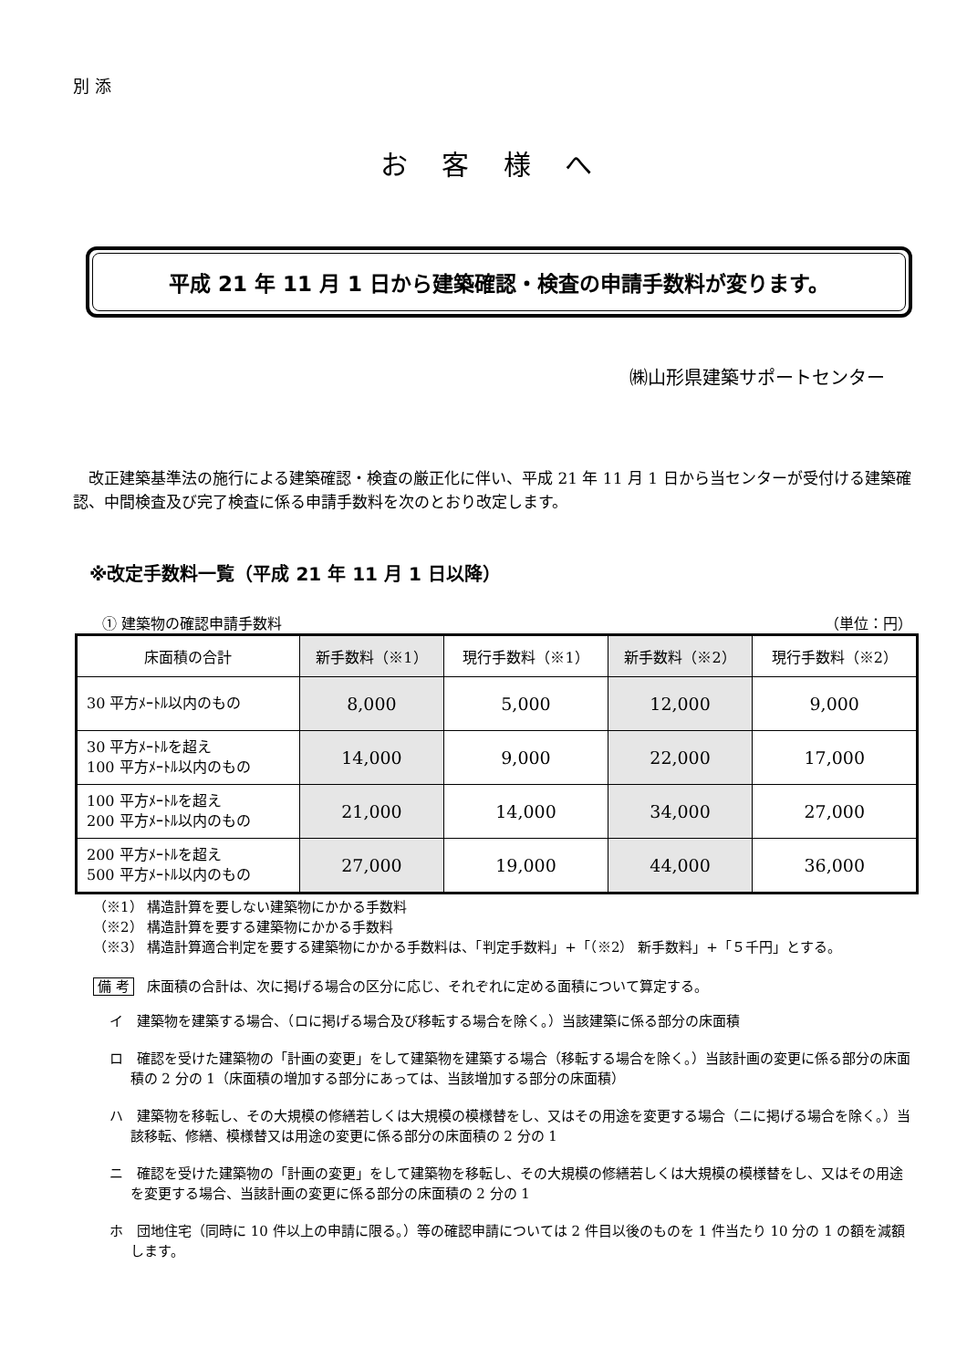別 添
お 客 様 へ
平成 21 年 11 月 1 日から建築確認・検査の申請手数料が変ります。
㈱山形県建築サポートセンター
改正建築基準法の施行による建築確認・検査の厳正化に伴い、平成 21 年 11 月 1 日から当センターが受付ける建築確認、中間検査及び完了検査に係る申請手数料を次のとおり改定します。
※改定手数料一覧（平成 21 年 11 月 1 日以降）
① 建築物の確認申請手数料 （単位：円）
| 床面積の合計 | 新手数料（※1） | 現行手数料（※1） | 新手数料（※2） | 現行手数料（※2） |
| --- | --- | --- | --- | --- |
| 30 平方ﾒｰﾄﾙ以内のもの | 8,000 | 5,000 | 12,000 | 9,000 |
| 30 平方ﾒｰﾄﾙを超え 100 平方ﾒｰﾄﾙ以内のもの | 14,000 | 9,000 | 22,000 | 17,000 |
| 100 平方ﾒｰﾄﾙを超え 200 平方ﾒｰﾄﾙ以内のもの | 21,000 | 14,000 | 34,000 | 27,000 |
| 200 平方ﾒｰﾄﾙを超え 500 平方ﾒｰﾄﾙ以内のもの | 27,000 | 19,000 | 44,000 | 36,000 |
（※1） 構造計算を要しない建築物にかかる手数料
（※2） 構造計算を要する建築物にかかる手数料
（※3） 構造計算適合判定を要する建築物にかかる手数料は、「判定手数料」+「（※2） 新手数料」+「５千円」とする。
備 考 床面積の合計は、次に掲げる場合の区分に応じ、それぞれに定める面積について算定する。
イ　建築物を建築する場合、（ロに掲げる場合及び移転する場合を除く。）当該建築に係る部分の床面積
ロ　確認を受けた建築物の「計画の変更」をして建築物を建築する場合（移転する場合を除く。）当該計画の変更に係る部分の床面積の 2 分の 1（床面積の増加する部分にあっては、当該増加する部分の床面積）
ハ　建築物を移転し、その大規模の修繕若しくは大規模の模様替をし、又はその用途を変更する場合（ニに掲げる場合を除く。）当該移転、修繕、模様替又は用途の変更に係る部分の床面積の 2 分の 1
ニ　確認を受けた建築物の「計画の変更」をして建築物を移転し、その大規模の修繕若しくは大規模の模様替をし、又はその用途を変更する場合、当該計画の変更に係る部分の床面積の 2 分の 1
ホ　団地住宅（同時に 10 件以上の申請に限る。）等の確認申請については 2 件目以後のものを 1 件当たり 10 分の 1 の額を減額します。